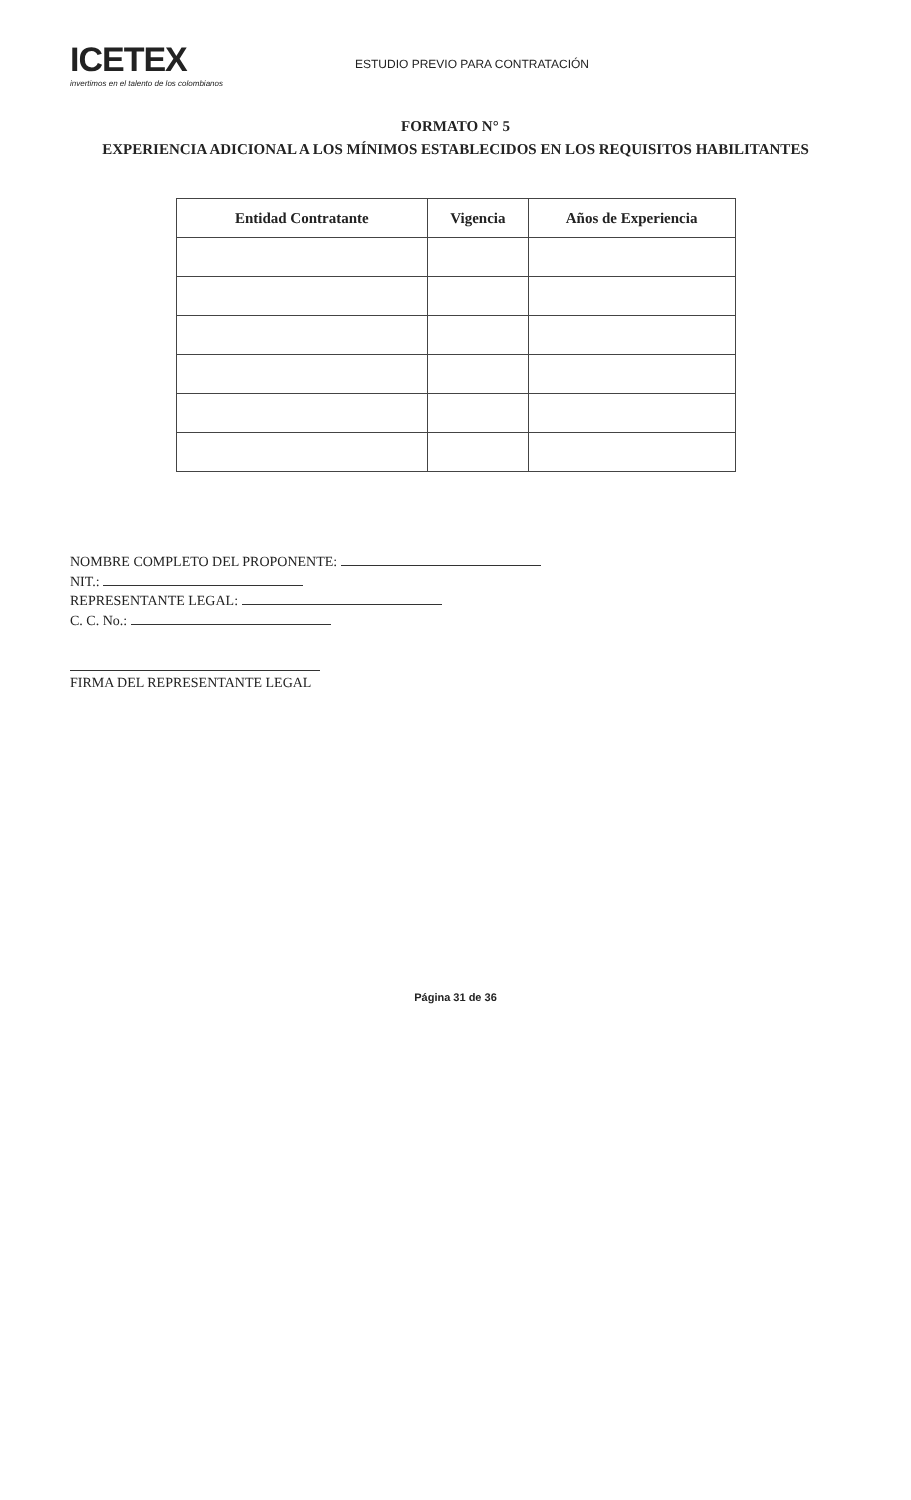ICETEX
invertimos en el talento de los colombianos
ESTUDIO PREVIO PARA CONTRATACIÓN
FORMATO N° 5
EXPERIENCIA ADICIONAL A LOS MÍNIMOS ESTABLECIDOS EN LOS REQUISITOS HABILITANTES
| Entidad Contratante | Vigencia | Años de Experiencia |
| --- | --- | --- |
NOMBRE COMPLETO DEL PROPONENTE:
NIT.:
REPRESENTANTE LEGAL:
C. C. No.:
FIRMA DEL REPRESENTANTE LEGAL
Página 31 de 36